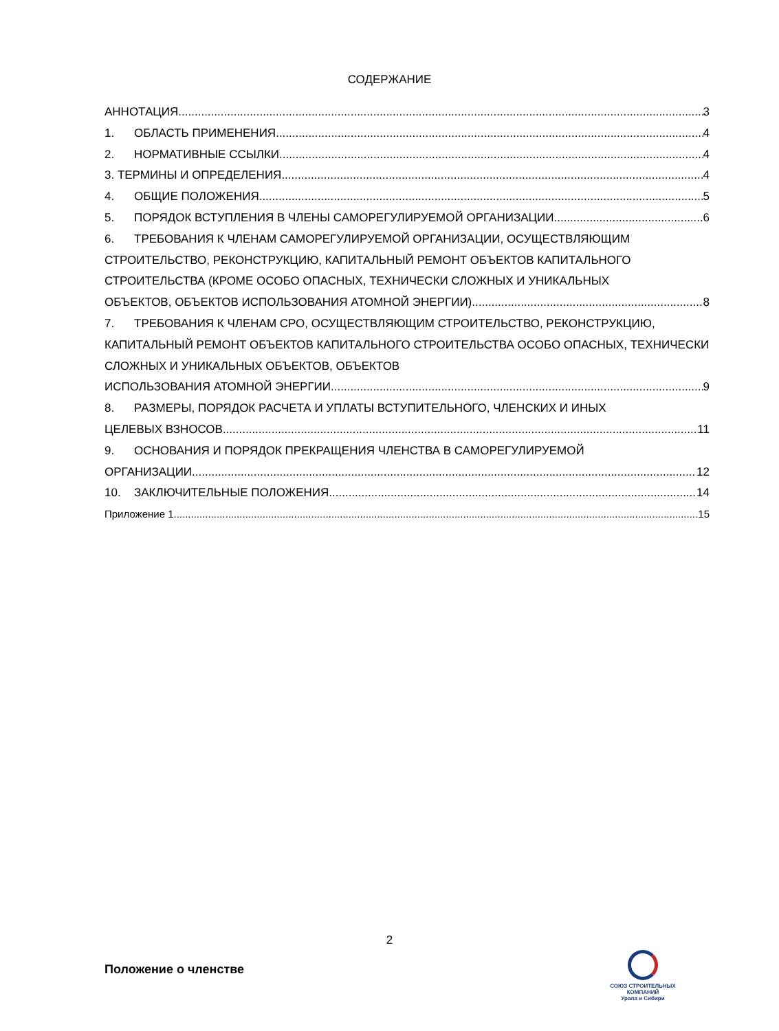СОДЕРЖАНИЕ
АННОТАЦИЯ 3
1. ОБЛАСТЬ ПРИМЕНЕНИЯ 4
2. НОРМАТИВНЫЕ ССЫЛКИ 4
3. ТЕРМИНЫ И ОПРЕДЕЛЕНИЯ 4
4. ОБЩИЕ ПОЛОЖЕНИЯ 5
5. ПОРЯДОК ВСТУПЛЕНИЯ В ЧЛЕНЫ САМОРЕГУЛИРУЕМОЙ ОРГАНИЗАЦИИ 6
6. ТРЕБОВАНИЯ К ЧЛЕНАМ САМОРЕГУЛИРУЕМОЙ ОРГАНИЗАЦИИ, ОСУЩЕСТВЛЯЮЩИМ СТРОИТЕЛЬСТВО, РЕКОНСТРУКЦИЮ, КАПИТАЛЬНЫЙ РЕМОНТ ОБЪЕКТОВ КАПИТАЛЬНОГО СТРОИТЕЛЬСТВА (КРОМЕ ОСОБО ОПАСНЫХ, ТЕХНИЧЕСКИ СЛОЖНЫХ И УНИКАЛЬНЫХ
ОБЪЕКТОВ, ОБЪЕКТОВ ИСПОЛЬЗОВАНИЯ АТОМНОЙ ЭНЕРГИИ) 8
7. ТРЕБОВАНИЯ К ЧЛЕНАМ СРО, ОСУЩЕСТВЛЯЮЩИМ СТРОИТЕЛЬСТВО, РЕКОНСТРУКЦИЮ, КАПИТАЛЬНЫЙ РЕМОНТ ОБЪЕКТОВ КАПИТАЛЬНОГО СТРОИТЕЛЬСТВА ОСОБО ОПАСНЫХ, ТЕХНИЧЕСКИ СЛОЖНЫХ И УНИКАЛЬНЫХ ОБЪЕКТОВ, ОБЪЕКТОВ
ИСПОЛЬЗОВАНИЯ АТОМНОЙ ЭНЕРГИИ 9
8. РАЗМЕРЫ, ПОРЯДОК РАСЧЕТА И УПЛАТЫ ВСТУПИТЕЛЬНОГО, ЧЛЕНСКИХ И ИНЫХ
ЦЕЛЕВЫХ ВЗНОСОВ 11
9. ОСНОВАНИЯ И ПОРЯДОК ПРЕКРАЩЕНИЯ ЧЛЕНСТВА В САМОРЕГУЛИРУЕМОЙ
ОРГАНИЗАЦИИ 12
10. ЗАКЛЮЧИТЕЛЬНЫЕ ПОЛОЖЕНИЯ 14
Приложение 1 15
2
Положение о членстве
СОЮЗ СТРОИТЕЛЬНЫХ КОМПАНИЙ
Урала и Сибири